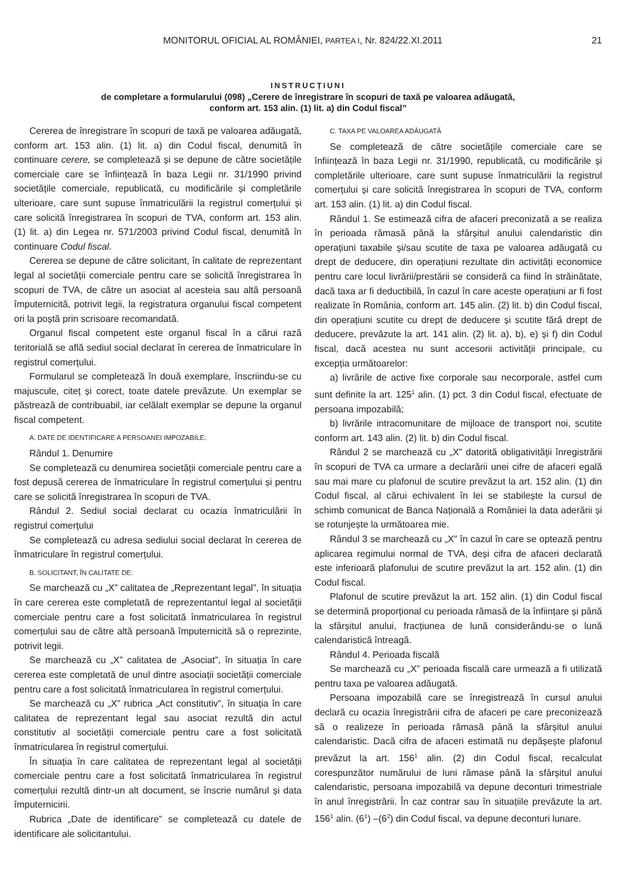MONITORUL OFICIAL AL ROMÂNIEI, PARTEA I, Nr. 824/22.XI.2011 21
INSTRUCȚIUNI
de completare a formularului (098) „Cerere de înregistrare în scopuri de taxă pe valoarea adăugată,
conform art. 153 alin. (1) lit. a) din Codul fiscal”
Cererea de înregistrare în scopuri de taxă pe valoarea adăugată, conform art. 153 alin. (1) lit. a) din Codul fiscal, denumită în continuare cerere, se completează și se depune de către societățile comerciale care se înființează în baza Legii nr. 31/1990 privind societățile comerciale, republicată, cu modificările și completările ulterioare, care sunt supuse înmatriculării la registrul comerțului și care solicită înregistrarea în scopuri de TVA, conform art. 153 alin. (1) lit. a) din Legea nr. 571/2003 privind Codul fiscal, denumită în continuare Codul fiscal.
Cererea se depune de către solicitant, în calitate de reprezentant legal al societății comerciale pentru care se solicită înregistrarea în scopuri de TVA, de către un asociat al acesteia sau altă persoană împuternicită, potrivit legii, la registratura organului fiscal competent ori la poștă prin scrisoare recomandată.
Organul fiscal competent este organul fiscal în a cărui rază teritorială se află sediul social declarat în cererea de înmatriculare în registrul comerțului.
Formularul se completează în două exemplare, înscriindu-se cu majuscule, citeț și corect, toate datele prevăzute. Un exemplar se păstrează de contribuabil, iar celălalt exemplar se depune la organul fiscal competent.
A. DATE DE IDENTIFICARE A PERSOANEI IMPOZABILE:
Rândul 1. Denumire
Se completează cu denumirea societății comerciale pentru care a fost depusă cererea de înmatriculare în registrul comerțului și pentru care se solicită înregistrarea în scopuri de TVA.
Rândul 2. Sediul social declarat cu ocazia înmatriculării în registrul comerțului
Se completează cu adresa sediului social declarat în cererea de înmatriculare în registrul comerțului.
B. SOLICITANT, ÎN CALITATE DE:
Se marchează cu „X” calitatea de „Reprezentant legal”, în situația în care cererea este completată de reprezentantul legal al societății comerciale pentru care a fost solicitată înmatricularea în registrul comerțului sau de către altă persoană împuternicită să o reprezinte, potrivit legii.
Se marchează cu „X” calitatea de „Asociat”, în situația în care cererea este completată de unul dintre asociații societății comerciale pentru care a fost solicitată înmatricularea în registrul comerțului.
Se marchează cu „X” rubrica „Act constitutiv”, în situația în care calitatea de reprezentant legal sau asociat rezultă din actul constitutiv al societății comerciale pentru care a fost solicitată înmatricularea în registrul comerțului.
În situația în care calitatea de reprezentant legal al societății comerciale pentru care a fost solicitată înmatricularea în registrul comerțului rezultă dintr-un alt document, se înscrie numărul și data împuternicirii.
Rubrica „Date de identificare” se completează cu datele de identificare ale solicitantului.
C. TAXA PE VALOAREA ADĂUGATĂ
Se completează de către societățile comerciale care se înființează în baza Legii nr. 31/1990, republicată, cu modificările și completările ulterioare, care sunt supuse înmatriculării la registrul comerțului și care solicită înregistrarea în scopuri de TVA, conform art. 153 alin. (1) lit. a) din Codul fiscal.
Rândul 1. Se estimează cifra de afaceri preconizată a se realiza în perioada rămasă până la sfârșitul anului calendaristic din operațiuni taxabile și/sau scutite de taxa pe valoarea adăugată cu drept de deducere, din operațiuni rezultate din activități economice pentru care locul livrării/prestării se consideră ca fiind în străinătate, dacă taxa ar fi deductibilă, în cazul în care aceste operațiuni ar fi fost realizate în România, conform art. 145 alin. (2) lit. b) din Codul fiscal, din operațiuni scutite cu drept de deducere și scutite fără drept de deducere, prevăzute la art. 141 alin. (2) lit. a), b), e) și f) din Codul fiscal, dacă acestea nu sunt accesorii activității principale, cu excepția următoarelor:
a) livrările de active fixe corporale sau necorporale, astfel cum sunt definite la art. 125<sup>1</sup> alin. (1) pct. 3 din Codul fiscal, efectuate de persoana impozabilă;
b) livrările intracomunitare de mijloace de transport noi, scutite conform art. 143 alin. (2) lit. b) din Codul fiscal.
Rândul 2 se marchează cu „X” datorită obligativității înregistrării în scopuri de TVA ca urmare a declarării unei cifre de afaceri egală sau mai mare cu plafonul de scutire prevăzut la art. 152 alin. (1) din Codul fiscal, al cărui echivalent în lei se stabilește la cursul de schimb comunicat de Banca Națională a României la data aderării și se rotunjește la următoarea mie.
Rândul 3 se marchează cu „X” în cazul în care se optează pentru aplicarea regimului normal de TVA, deși cifra de afaceri declarată este inferioară plafonului de scutire prevăzut la art. 152 alin. (1) din Codul fiscal.
Plafonul de scutire prevăzut la art. 152 alin. (1) din Codul fiscal se determină proporțional cu perioada rămasă de la înființare și până la sfârșitul anului, fracțiunea de lună considerându-se o lună calendaristică întreagă.
Rândul 4. Perioada fiscală
Se marchează cu „X” perioada fiscală care urmează a fi utilizată pentru taxa pe valoarea adăugată.
Persoana impozabilă care se înregistrează în cursul anului declară cu ocazia înregistrării cifra de afaceri pe care preconizează să o realizeze în perioada rămasă până la sfârșitul anului calendaristic. Dacă cifra de afaceri estimată nu depășește plafonul prevăzut la art. 156<sup>1</sup> alin. (2) din Codul fiscal, recalculat corespunzător numărului de luni rămase până la sfârșitul anului calendaristic, persoana impozabilă va depune deconturi trimestriale în anul înregistrării. În caz contrar sau în situațiile prevăzute la art. 156<sup>1</sup> alin. (6<sup>1</sup>) –(6<sup>2</sup>) din Codul fiscal, va depune deconturi lunare.